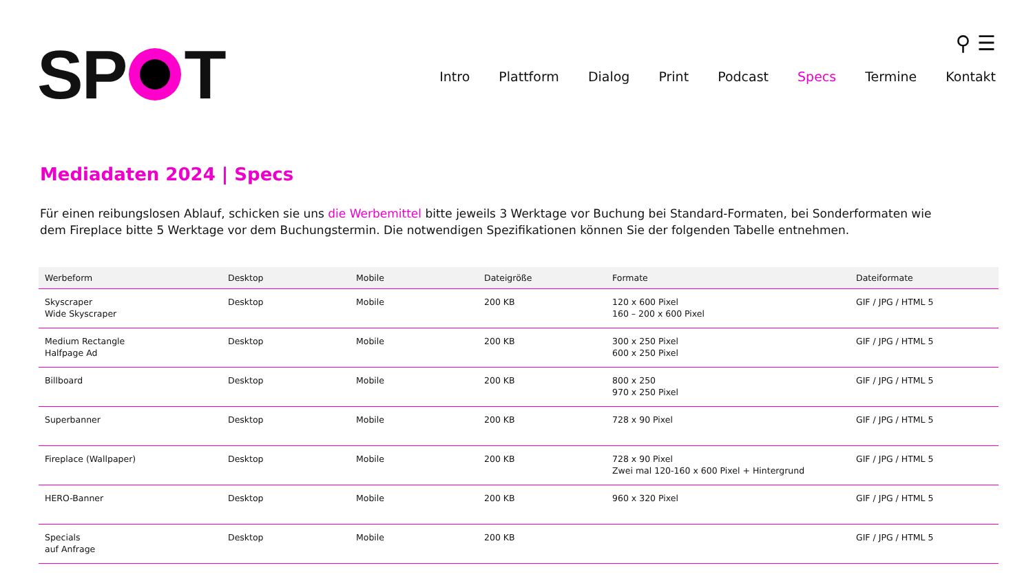SP T
⚲ ☰
Intro Plattform Dialog Print Podcast Specs Termine Kontakt
Mediadaten 2024 | Specs
Für einen reibungslosen Ablauf, schicken sie uns die Werbemittel bitte jeweils 3 Werktage vor Buchung bei Standard-Formaten, bei Sonderformaten wie dem Fireplace bitte 5 Werktage vor dem Buchungstermin. Die notwendigen Spezifikationen können Sie der folgenden Tabelle entnehmen.
| Werbeform | Desktop | Mobile | Dateigröße | Formate | Dateiformate |
| --- | --- | --- | --- | --- | --- |
| Skyscraper Wide Skyscraper | Desktop | Mobile | 200 KB | 120 x 600 Pixel 160 – 200 x 600 Pixel | GIF / JPG / HTML 5 |
| Medium Rectangle Halfpage Ad | Desktop | Mobile | 200 KB | 300 x 250 Pixel 600 x 250 Pixel | GIF / JPG / HTML 5 |
| Billboard | Desktop | Mobile | 200 KB | 800 x 250 970 x 250 Pixel | GIF / JPG / HTML 5 |
| Superbanner | Desktop | Mobile | 200 KB | 728 x 90 Pixel | GIF / JPG / HTML 5 |
| Fireplace (Wallpaper) | Desktop | Mobile | 200 KB | 728 x 90 Pixel Zwei mal 120-160 x 600 Pixel + Hintergrund | GIF / JPG / HTML 5 |
| HERO-Banner | Desktop | Mobile | 200 KB | 960 x 320 Pixel | GIF / JPG / HTML 5 |
| Specials auf Anfrage | Desktop | Mobile | 200 KB | | GIF / JPG / HTML 5 |